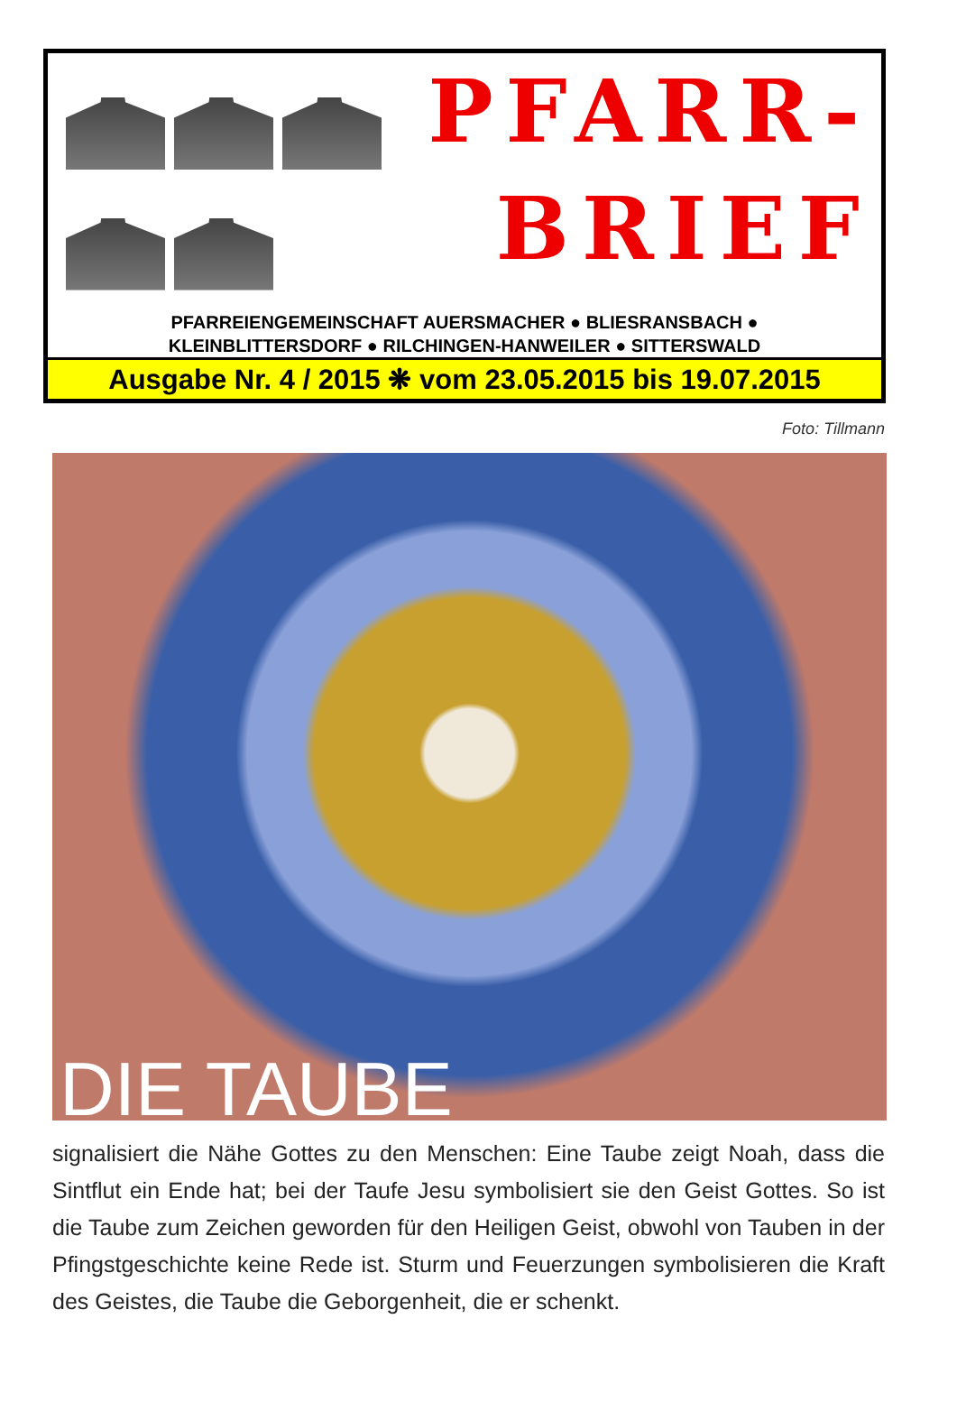PFARR-
BRIEF
PFARREIENGEMEINSCHAFT AUERSMACHER ● BLIESRANSBACH ●
KLEINBLITTERSDORF ● RILCHINGEN-HANWEILER ● SITTERSWALD
Ausgabe Nr. 4 / 2015 ❋ vom 23.05.2015 bis 19.07.2015
Foto: Tillmann
DIE TAUBE
signalisiert die Nähe Gottes zu den Menschen: Eine Taube zeigt Noah, dass die Sintflut ein Ende hat; bei der Taufe Jesu symbolisiert sie den Geist Gottes. So ist die Taube zum Zeichen geworden für den Heiligen Geist, obwohl von Tauben in der Pfingstgeschichte keine Rede ist. Sturm und Feuerzungen symbolisieren die Kraft des Geistes, die Taube die Geborgenheit, die er schenkt.